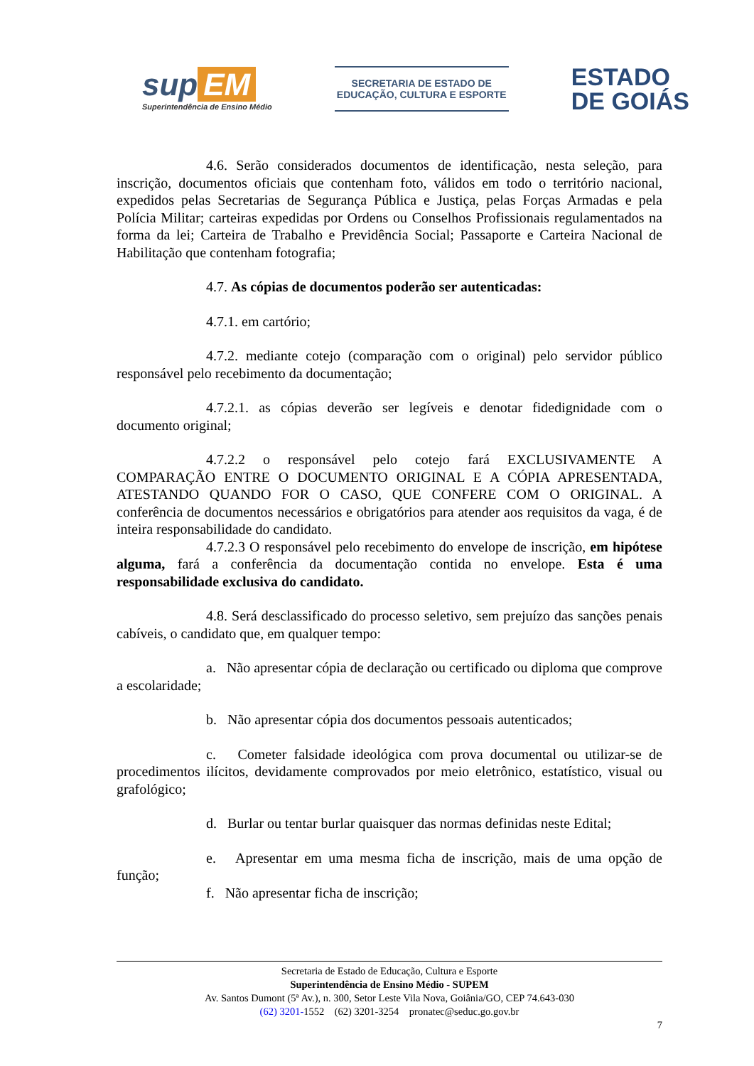sup EM
Superintendência de Ensino Médio
SECRETARIA DE ESTADO DE
EDUCAÇÃO, CULTURA E ESPORTE
ESTADO
DE GOIÁS
4.6. Serão considerados documentos de identificação, nesta seleção, para inscrição, documentos oficiais que contenham foto, válidos em todo o território nacional, expedidos pelas Secretarias de Segurança Pública e Justiça, pelas Forças Armadas e pela Polícia Militar; carteiras expedidas por Ordens ou Conselhos Profissionais regulamentados na forma da lei; Carteira de Trabalho e Previdência Social; Passaporte e Carteira Nacional de Habilitação que contenham fotografia;
4.7. As cópias de documentos poderão ser autenticadas:
4.7.1. em cartório;
4.7.2. mediante cotejo (comparação com o original) pelo servidor público responsável pelo recebimento da documentação;
4.7.2.1. as cópias deverão ser legíveis e denotar fidedignidade com o documento original;
4.7.2.2 o responsável pelo cotejo fará EXCLUSIVAMENTE A COMPARAÇÃO ENTRE O DOCUMENTO ORIGINAL E A CÓPIA APRESENTADA, ATESTANDO QUANDO FOR O CASO, QUE CONFERE COM O ORIGINAL. A conferência de documentos necessários e obrigatórios para atender aos requisitos da vaga, é de inteira responsabilidade do candidato.
4.7.2.3 O responsável pelo recebimento do envelope de inscrição, em hipótese alguma, fará a conferência da documentação contida no envelope. Esta é uma responsabilidade exclusiva do candidato.
4.8. Será desclassificado do processo seletivo, sem prejuízo das sanções penais cabíveis, o candidato que, em qualquer tempo:
a. Não apresentar cópia de declaração ou certificado ou diploma que comprove a escolaridade;
b. Não apresentar cópia dos documentos pessoais autenticados;
c. Cometer falsidade ideológica com prova documental ou utilizar-se de procedimentos ilícitos, devidamente comprovados por meio eletrônico, estatístico, visual ou grafológico;
d. Burlar ou tentar burlar quaisquer das normas definidas neste Edital;
e. Apresentar em uma mesma ficha de inscrição, mais de uma opção de função;
f. Não apresentar ficha de inscrição;
Secretaria de Estado de Educação, Cultura e Esporte
Superintendência de Ensino Médio - SUPEM
Av. Santos Dumont (5ª Av.), n. 300, Setor Leste Vila Nova, Goiânia/GO, CEP 74.643-030
(62) 3201-1552 (62) 3201-3254 pronatec@seduc.go.gov.br
7